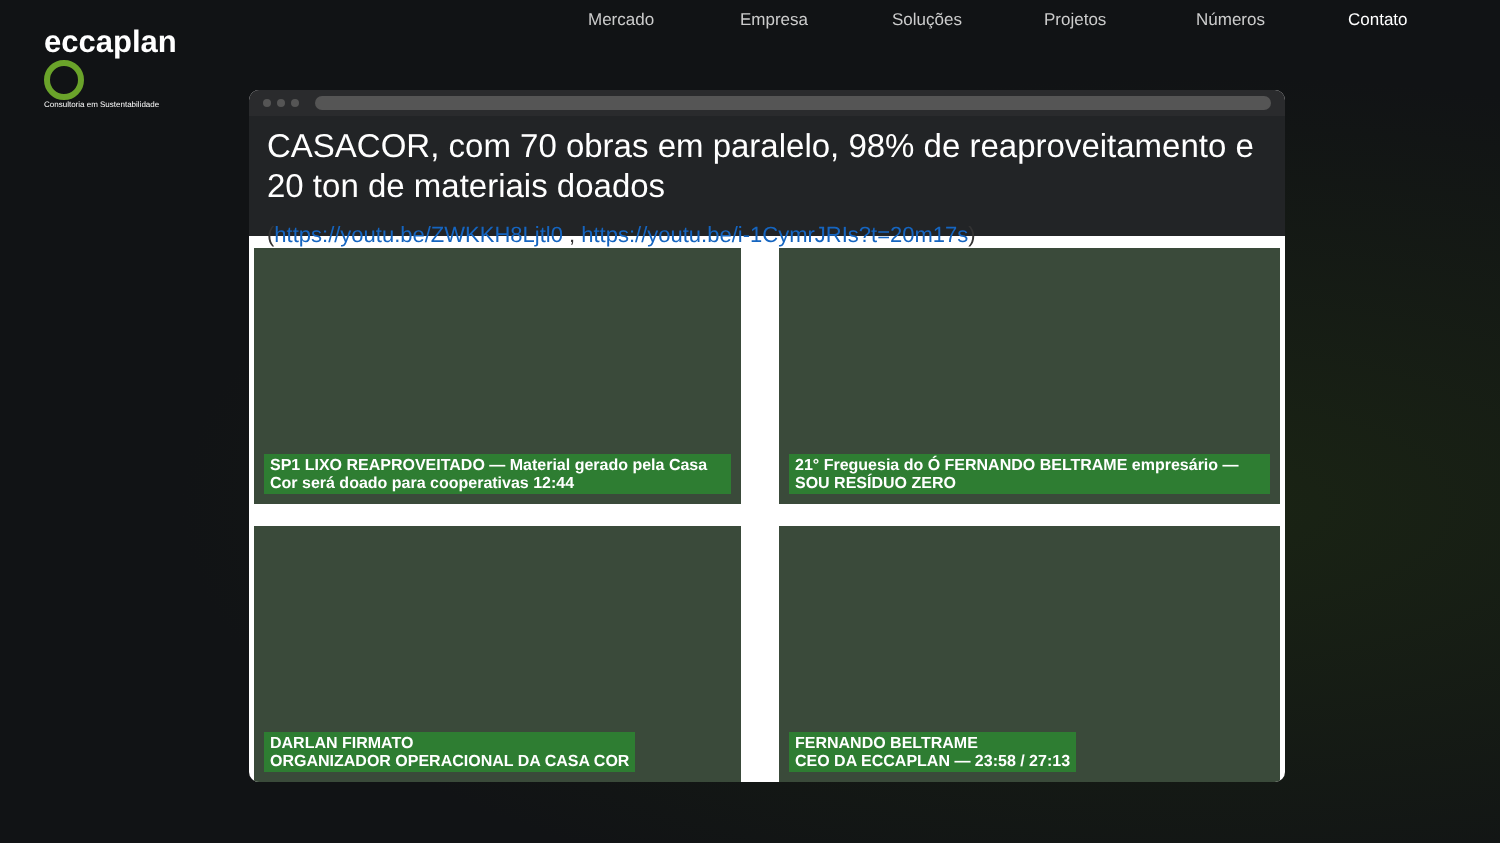eccaplan
Consultoria em Sustentabilidade
Mercado Empresa Soluções Projetos Números Contato
CASACOR, com 70 obras em paralelo, 98% de reaproveitamento e 20 ton de materiais doados
(https://youtu.be/ZWKKH8Ljtl0 , https://youtu.be/i-1CymrJRIs?t=20m17s)
SP1 LIXO REAPROVEITADO — Material gerado pela Casa Cor será doado para cooperativas 12:44
21° Freguesia do Ó FERNANDO BELTRAME empresário — SOU RESÍDUO ZERO
DARLAN FIRMATO
ORGANIZADOR OPERACIONAL DA CASA COR
FERNANDO BELTRAME
CEO DA ECCAPLAN — 23:58 / 27:13